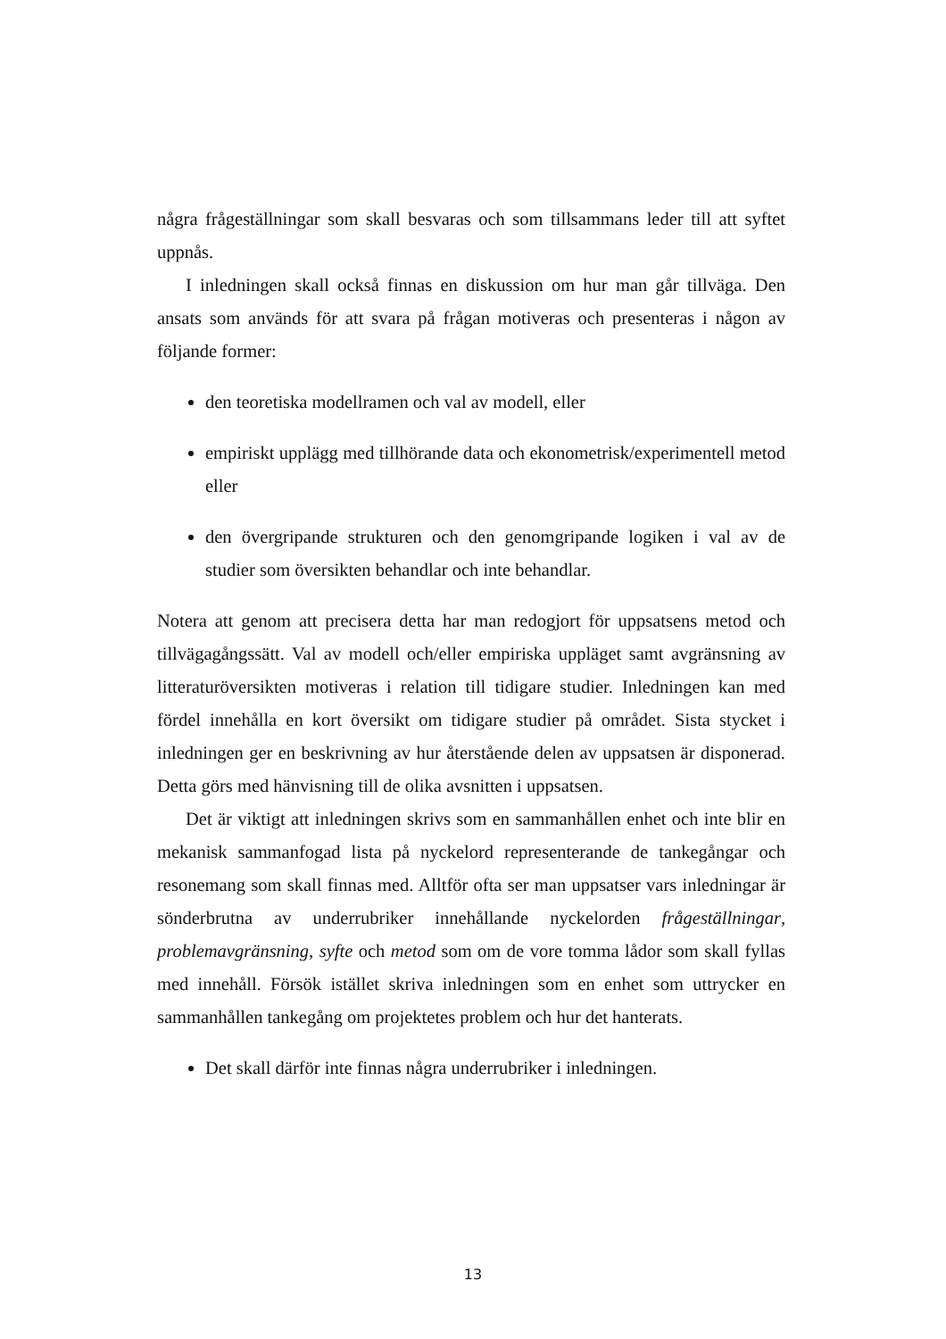några frågeställningar som skall besvaras och som tillsammans leder till att syftet uppnås.
I inledningen skall också finnas en diskussion om hur man går tillväga. Den ansats som används för att svara på frågan motiveras och presenteras i någon av följande former:
den teoretiska modellramen och val av modell, eller
empiriskt upplägg med tillhörande data och ekonometrisk/experimentell metod eller
den övergripande strukturen och den genomgripande logiken i val av de studier som översikten behandlar och inte behandlar.
Notera att genom att precisera detta har man redogjort för uppsatsens metod och tillvägagångssätt. Val av modell och/eller empiriska uppläget samt avgränsning av litteraturöversikten motiveras i relation till tidigare studier. Inledningen kan med fördel innehålla en kort översikt om tidigare studier på området. Sista stycket i inledningen ger en beskrivning av hur återstående delen av uppsatsen är disponerad. Detta görs med hänvisning till de olika avsnitten i uppsatsen.
Det är viktigt att inledningen skrivs som en sammanhållen enhet och inte blir en mekanisk sammanfogad lista på nyckelord representerande de tankegångar och resonemang som skall finnas med. Alltför ofta ser man uppsatser vars inledningar är sönderbrutna av underrubriker innehållande nyckelorden frågeställningar, problemavgränsning, syfte och metod som om de vore tomma lådor som skall fyllas med innehåll. Försök istället skriva inledningen som en enhet som uttrycker en sammanhållen tankegång om projektetes problem och hur det hanterats.
Det skall därför inte finnas några underrubriker i inledningen.
13